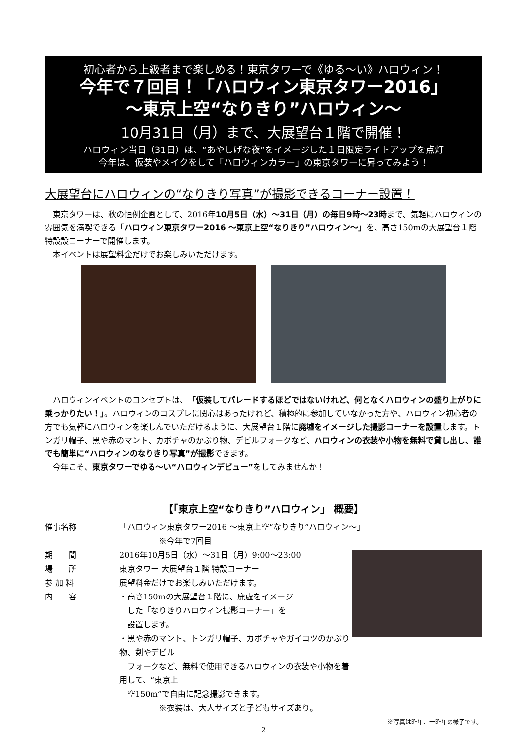初心者から上級者まで楽しめる！東京タワーで《ゆる～い》ハロウィン！
今年で７回目！「ハロウィン東京タワー2016」
～東京上空“なりきり”ハロウィン～
10月31日（月）まで、大展望台１階で開催！
ハロウィン当日（31日）は、“あやしげな夜”をイメージした１日限定ライトアップを点灯
今年は、仮装やメイクをして「ハロウィンカラー」の東京タワーに昇ってみよう！
大展望台にハロウィンの“なりきり写真”が撮影できるコーナー設置！
東京タワーは、秋の恒例企画として、2016年10月5日（水）～31日（月）の毎日9時～23時まで、気軽にハロウィンの雰囲気を満喫できる「ハロウィン東京タワー2016 ～東京上空“なりきり”ハロウィン～」を、高さ150mの大展望台１階特設設コーナーで開催します。
本イベントは展望料金だけでお楽しみいただけます。
ハロウィンイベントのコンセプトは、「仮装してパレードするほどではないけれど、何となくハロウィンの盛り上がりに乗っかりたい！」。ハロウィンのコスプレに関心はあったけれど、積極的に参加していなかった方や、ハロウィン初心者の方でも気軽にハロウィンを楽しんでいただけるように、大展望台１階に廃墟をイメージした撮影コーナーを設置します。トンガリ帽子、黒や赤のマント、カボチャのかぶり物、デビルフォークなど、ハロウィンの衣装や小物を無料で貸し出し、誰でも簡単に“ハロウィンのなりきり写真”が撮影できます。
今年こそ、東京タワーでゆる～い“ハロウィンデビュー”をしてみませんか！
【「東京上空“なりきり”ハロウィン」 概要】
催事名称 「ハロウィン東京タワー2016 ～東京上空“なりきり”ハロウィン～」
　　　　　※今年で7回目
期　　間 2016年10月5日（水）～31日（月）9:00～23:00
場　　所 東京タワー 大展望台１階 特設コーナー
参 加 料 展望料金だけでお楽しみいただけます。
内　　容 ・高さ150mの大展望台１階に、廃虚をイメージ
　した「なりきりハロウィン撮影コーナー」を
　設置します。
・黒や赤のマント、トンガリ帽子、カボチャやガイコツのかぶり物、剣やデビル
　フォークなど、無料で使用できるハロウィンの衣装や小物を着用して、“東京上
　空150m”で自由に記念撮影できます。
　　　　　※衣装は、大人サイズと子どもサイズあり。
※写真は昨年、一昨年の様子です。
2